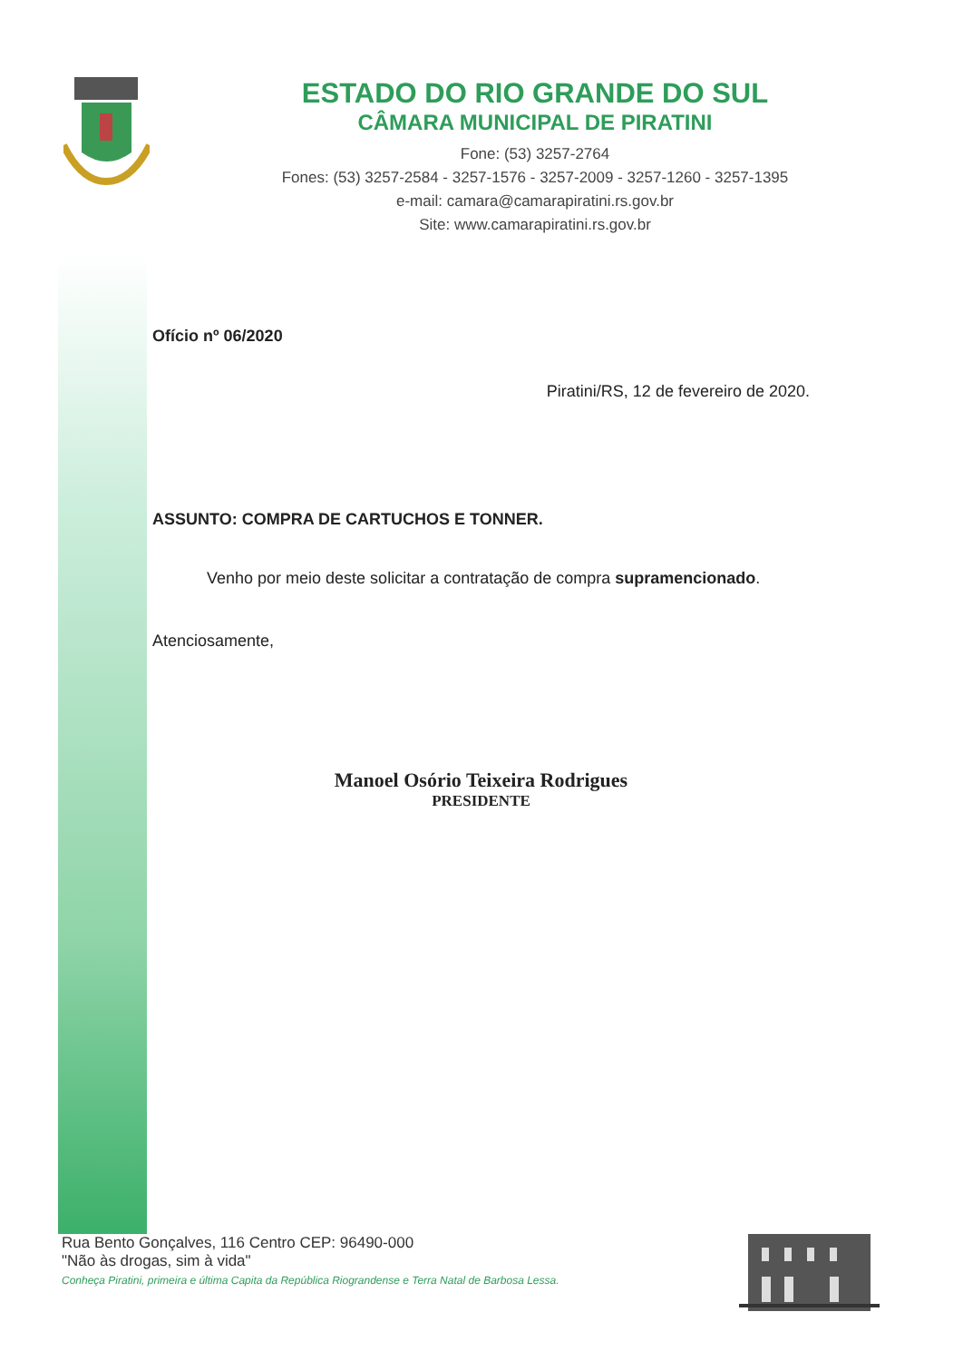ESTADO DO RIO GRANDE DO SUL
CÂMARA MUNICIPAL DE PIRATINI
Fone: (53) 3257-2764
Fones: (53) 3257-2584 - 3257-1576 - 3257-2009 - 3257-1260 - 3257-1395
e-mail: camara@camarapiratini.rs.gov.br
Site: www.camarapiratini.rs.gov.br
Ofício nº 06/2020
Piratini/RS, 12 de fevereiro de 2020.
ASSUNTO: COMPRA DE CARTUCHOS E TONNER.
Venho por meio deste solicitar a contratação de compra supramencionado.
Atenciosamente,
Manoel Osório Teixeira Rodrigues
PRESIDENTE
Rua Bento Gonçalves, 116 Centro CEP: 96490-000
"Não às drogas, sim à vida"
Conheça Piratini, primeira e última Capita da República Riograndense e Terra Natal de Barbosa Lessa.